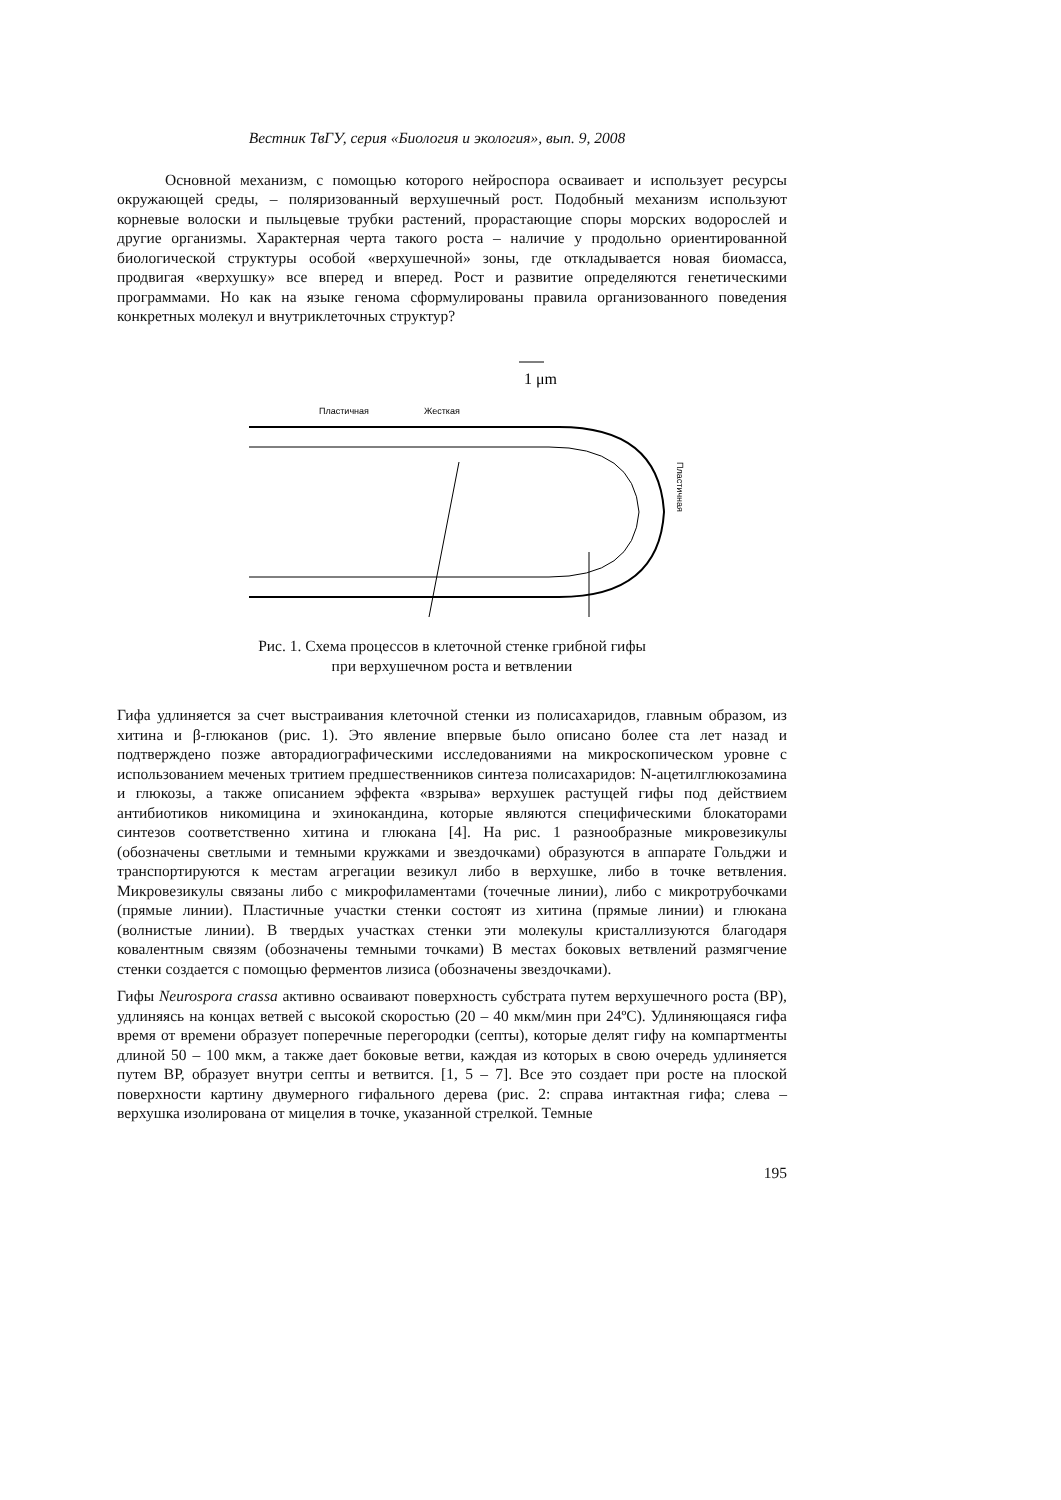Вестник ТвГУ, серия «Биология и экология», вып. 9, 2008
Основной механизм, с помощью которого нейроспора осваивает и использует ресурсы окружающей среды, – поляризованный верхушечный рост. Подобный механизм используют корневые волоски и пыльцевые трубки растений, прорастающие споры морских водорослей и другие организмы. Характерная черта такого роста – наличие у продольно ориентированной биологической структуры особой «верхушечной» зоны, где откладывается новая биомасса, продвигая «верхушку» все вперед и вперед. Рост и развитие определяются генетическими программами. Но как на языке генома сформулированы правила организованного поведения конкретных молекул и внутриклеточных структур?
1 μm
Пластичная
Жесткая
Пластичная
Рис. 1. Схема процессов в клеточной стенке грибной гифы
при верхушечном роста и ветвлении
Гифа удлиняется за счет выстраивания клеточной стенки из полисахаридов, главным образом, из хитина и β-глюканов (рис. 1). Это явление впервые было описано более ста лет назад и подтверждено позже авторадиографическими исследованиями на микроскопическом уровне с использованием меченых тритием предшественников синтеза полисахаридов: N-ацетилглюкозамина и глюкозы, а также описанием эффекта «взрыва» верхушек растущей гифы под действием антибиотиков никомицина и эхинокандина, которые являются специфическими блокаторами синтезов соответственно хитина и глюкана [4]. На рис. 1 разнообразные микровезикулы (обозначены светлыми и темными кружками и звездочками) образуются в аппарате Гольджи и транспортируются к местам агрегации везикул либо в верхушке, либо в точке ветвления. Микровезикулы связаны либо с микрофиламентами (точечные линии), либо с микротрубочками (прямые линии). Пластичные участки стенки состоят из хитина (прямые линии) и глюкана (волнистые линии). В твердых участках стенки эти молекулы кристаллизуются благодаря ковалентным связям (обозначены темными точками) В местах боковых ветвлений размягчение стенки создается с помощью ферментов лизиса (обозначены звездочками).
Гифы Neurospora crassa активно осваивают поверхность субстрата путем верхушечного роста (ВР), удлиняясь на концах ветвей с высокой скоростью (20 – 40 мкм/мин при 24ºC). Удлиняющаяся гифа время от времени образует поперечные перегородки (септы), которые делят гифу на компартменты длиной 50 – 100 мкм, а также дает боковые ветви, каждая из которых в свою очередь удлиняется путем ВР, образует внутри септы и ветвится. [1, 5 – 7]. Все это создает при росте на плоской поверхности картину двумерного гифального дерева (рис. 2: справа интактная гифа; слева – верхушка изолирована от мицелия в точке, указанной стрелкой. Темные
195